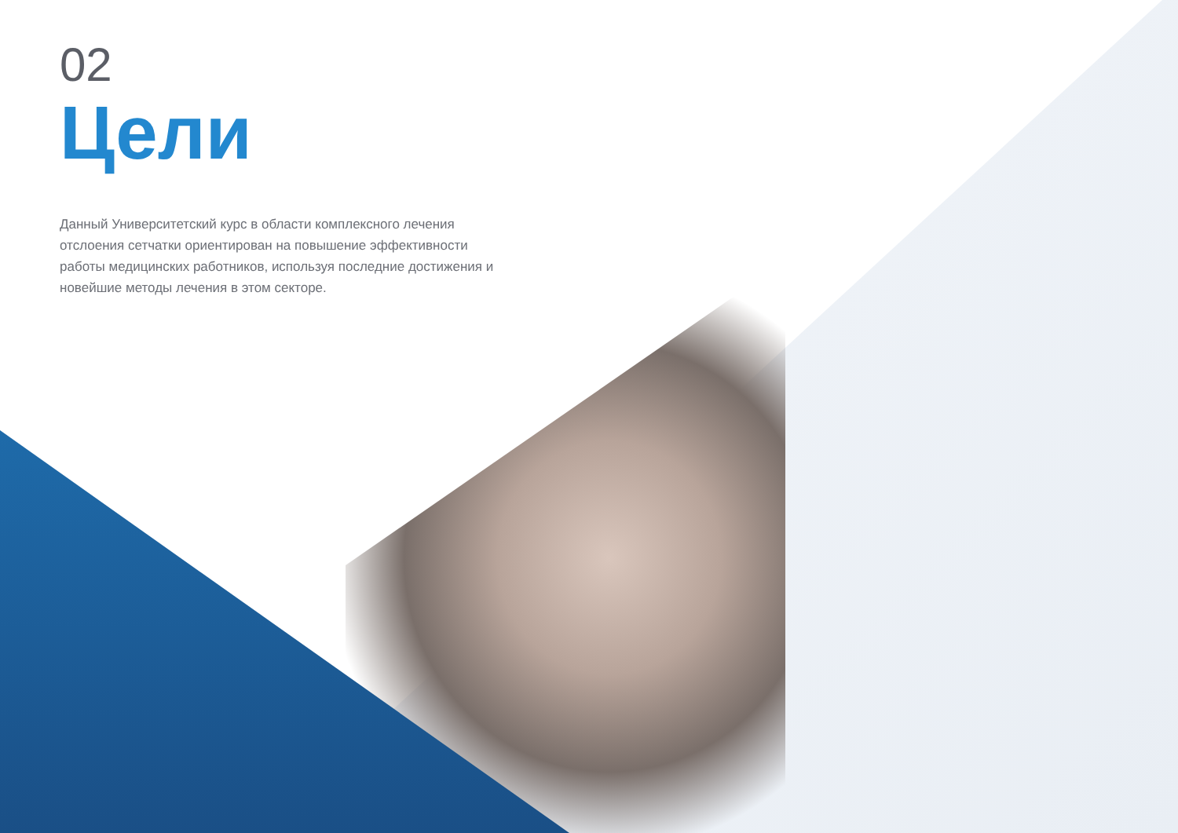02
Цели
Данный Университетский курс в области комплексного лечения отслоения сетчатки ориентирован на повышение эффективности работы медицинских работников, используя последние достижения и новейшие методы лечения в этом секторе.